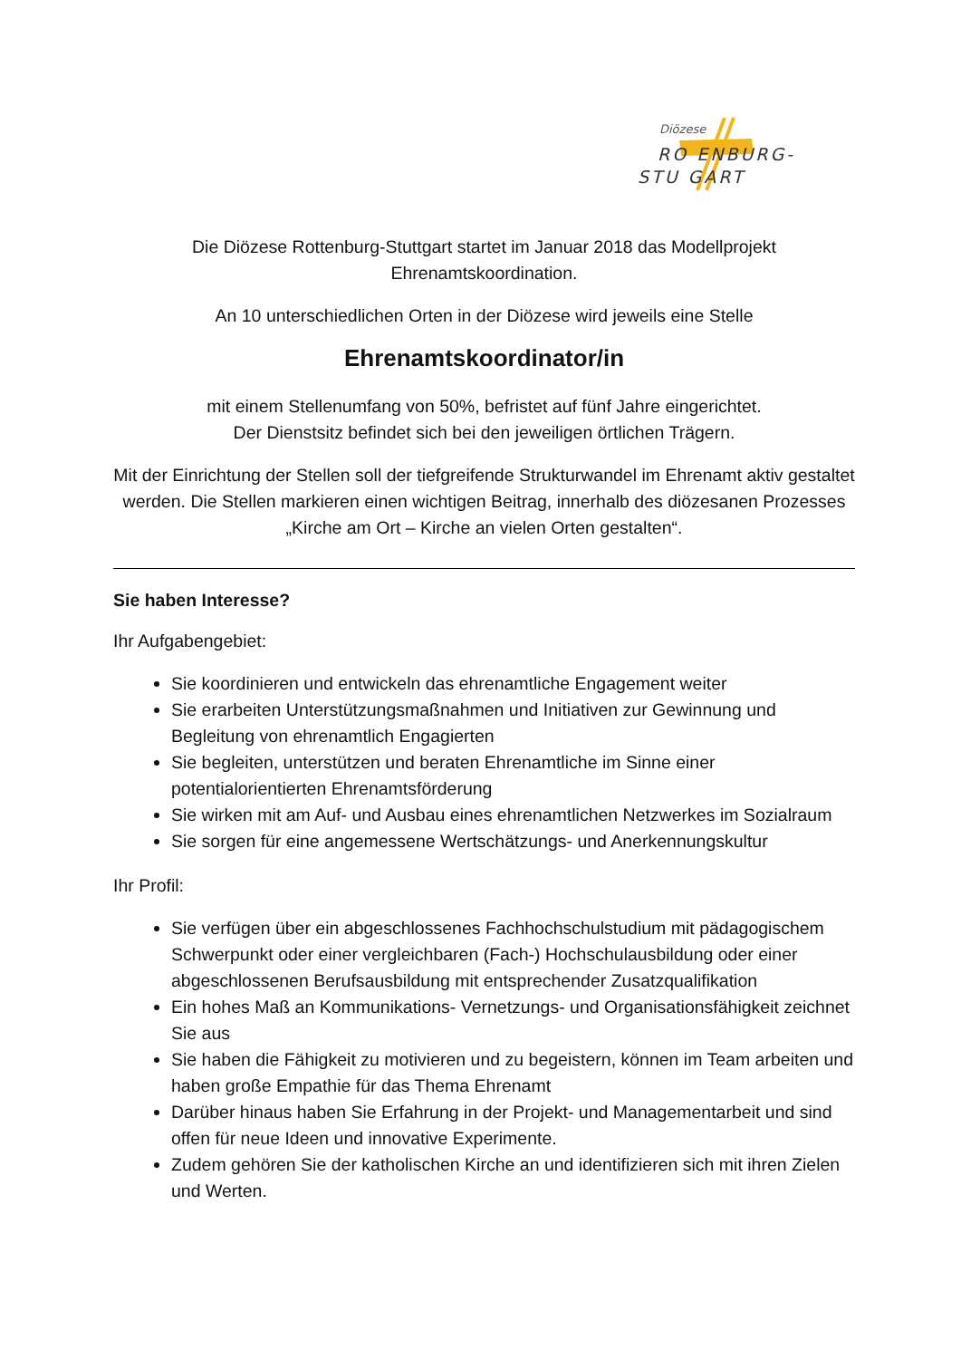Diözese
RO ENBURG-
STU GART
Die Diözese Rottenburg-Stuttgart startet im Januar 2018 das Modellprojekt
Ehrenamtskoordination.
An 10 unterschiedlichen Orten in der Diözese wird jeweils eine Stelle
Ehrenamtskoordinator/in
mit einem Stellenumfang von 50%, befristet auf fünf Jahre eingerichtet.
Der Dienstsitz befindet sich bei den jeweiligen örtlichen Trägern.
Mit der Einrichtung der Stellen soll der tiefgreifende Strukturwandel im Ehrenamt aktiv gestaltet werden. Die Stellen markieren einen wichtigen Beitrag, innerhalb des diözesanen Prozesses „Kirche am Ort – Kirche an vielen Orten gestalten“.
Sie haben Interesse?
Ihr Aufgabengebiet:
Sie koordinieren und entwickeln das ehrenamtliche Engagement weiter
Sie erarbeiten Unterstützungsmaßnahmen und Initiativen zur Gewinnung und Begleitung von ehrenamtlich Engagierten
Sie begleiten, unterstützen und beraten Ehrenamtliche im Sinne einer potentialorientierten Ehrenamtsförderung
Sie wirken mit am Auf- und Ausbau eines ehrenamtlichen Netzwerkes im Sozialraum
Sie sorgen für eine angemessene Wertschätzungs- und Anerkennungskultur
Ihr Profil:
Sie verfügen über ein abgeschlossenes Fachhochschulstudium mit pädagogischem Schwerpunkt oder einer vergleichbaren (Fach-) Hochschulausbildung oder einer abgeschlossenen Berufsausbildung mit entsprechender Zusatzqualifikation
Ein hohes Maß an Kommunikations- Vernetzungs- und Organisationsfähigkeit zeichnet Sie aus
Sie haben die Fähigkeit zu motivieren und zu begeistern, können im Team arbeiten und haben große Empathie für das Thema Ehrenamt
Darüber hinaus haben Sie Erfahrung in der Projekt- und Managementarbeit und sind offen für neue Ideen und innovative Experimente.
Zudem gehören Sie der katholischen Kirche an und identifizieren sich mit ihren Zielen und Werten.